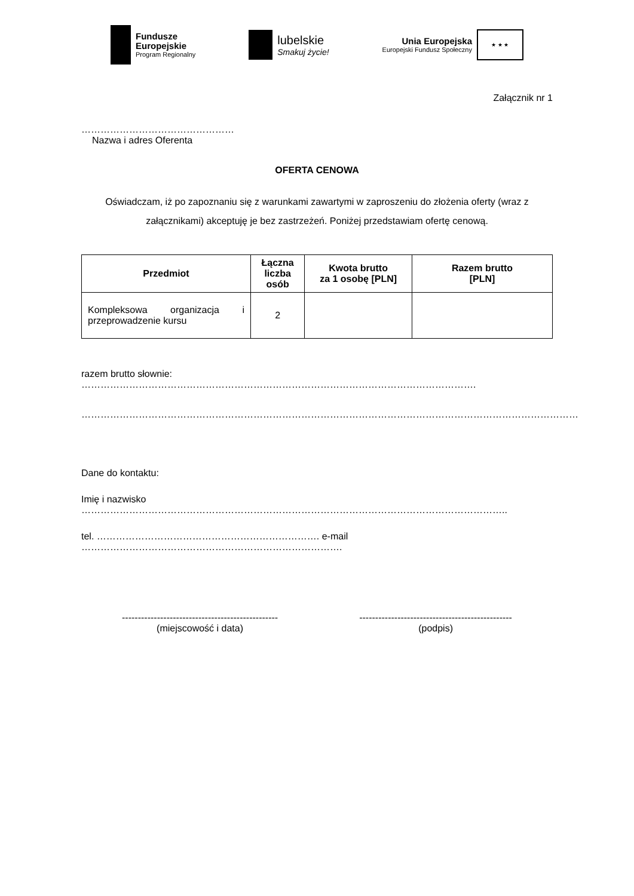Fundusze
Europejskie
Program Regionalny
lubelskie
Smakuj życie!
Unia Europejska
Europejski Fundusz Społeczny
★ ★ ★
Załącznik nr 1
…………………………………………
Nazwa i adres Oferenta
OFERTA CENOWA
Oświadczam, iż po zapoznaniu się z warunkami zawartymi w zaproszeniu do złożenia oferty (wraz z załącznikami) akceptuję je bez zastrzeżeń. Poniżej przedstawiam ofertę cenową.
| Przedmiot | Łączna liczba osób | Kwota brutto za 1 osobę [PLN] | Razem brutto [PLN] |
| --- | --- | --- | --- |
| Kompleksowa organizacja i przeprowadzenie kursu | 2 | | |
razem brutto słownie: …………………………………………………………………………………………………………….
…………………………………………………………………………………………………………………………………………
Dane do kontaktu:
Imię i nazwisko ……………………………………………………………………………………………………………………..
tel. ……………………………………………………………. e-mail ……………………………………………………………………….
-------------------------------------------------
(miejscowość i data)
------------------------------------------------
(podpis)